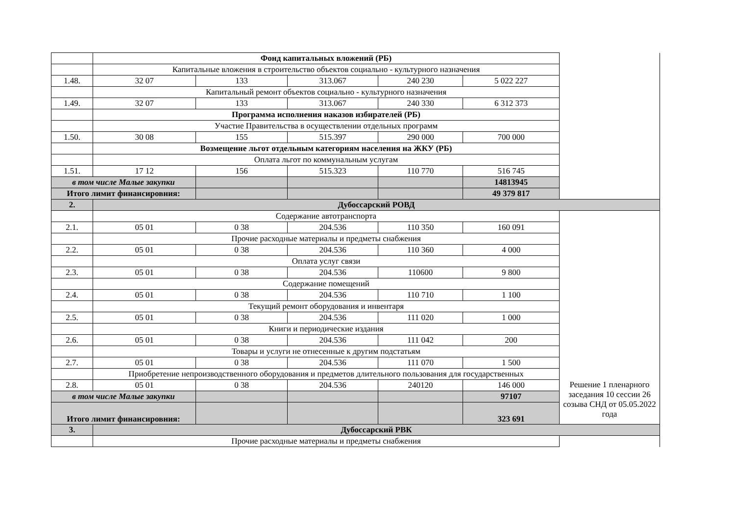| | Фонд капитальных вложений (РБ) | | | | | |
| | Капитальные вложения в строительство объектов социально - культурного назначения | | | | | |
| 1.48. | 32 07 | 133 | 313.067 | 240 230 | 5 022 227 | |
| | Капитальный ремонт объектов социально - культурного назначения | | | | | |
| 1.49. | 32 07 | 133 | 313.067 | 240 330 | 6 312 373 | |
| | Программа исполнения наказов избирателей (РБ) | | | | | |
| | Участие Правительства в осуществлении отдельных программ | | | | | |
| 1.50. | 30 08 | 155 | 515.397 | 290 000 | 700 000 | |
| | Возмещение льгот отдельным категориям населения на ЖКУ (РБ) | | | | | |
| | Оплата льгот по коммунальным услугам | | | | | |
| 1.51. | 17 12 | 156 | 515.323 | 110 770 | 516 745 | |
| в том числе Малые закупки | | | | | 14813945 | |
| Итого лимит финансировния: | | | | | 49 379 817 | |
| 2. | Дубоссарский РОВД | | | | | |
| | Содержание автотранспорта | | | | | |
| 2.1. | 05 01 | 0 38 | 204.536 | 110 350 | 160 091 | |
| | Прочие расходные материалы и предметы снабжения | | | | | |
| 2.2. | 05 01 | 0 38 | 204.536 | 110 360 | 4 000 | |
| | Оплата услуг связи | | | | | |
| 2.3. | 05 01 | 0 38 | 204.536 | 110600 | 9 800 | |
| | Содержание помещений | | | | | |
| 2.4. | 05 01 | 0 38 | 204.536 | 110 710 | 1 100 | |
| | Текущий ремонт оборудования и инвентаря | | | | | |
| 2.5. | 05 01 | 0 38 | 204.536 | 111 020 | 1 000 | |
| | Книги и периодические издания | | | | | |
| 2.6. | 05 01 | 0 38 | 204.536 | 111 042 | 200 | |
| | Товары и услуги не отнесенные к другим подстатьям | | | | | |
| 2.7. | 05 01 | 0 38 | 204.536 | 111 070 | 1 500 | |
| | Приобретение непроизводственного оборудования и предметов длительного пользования для государственных | | | | | |
| 2.8. | 05 01 | 0 38 | 204.536 | 240120 | 146 000 | Решение 1 пленарного заседания 10 сессии 26 созыва СНД от 05.05.2022 года |
| в том числе Малые закупки | | | | | 97107 | |
| Итого лимит финансировния: | | | | | 323 691 | |
| 3. | Дубоссарский РВК | | | | | |
| | Прочие расходные материалы и предметы снабжения | | | | | |